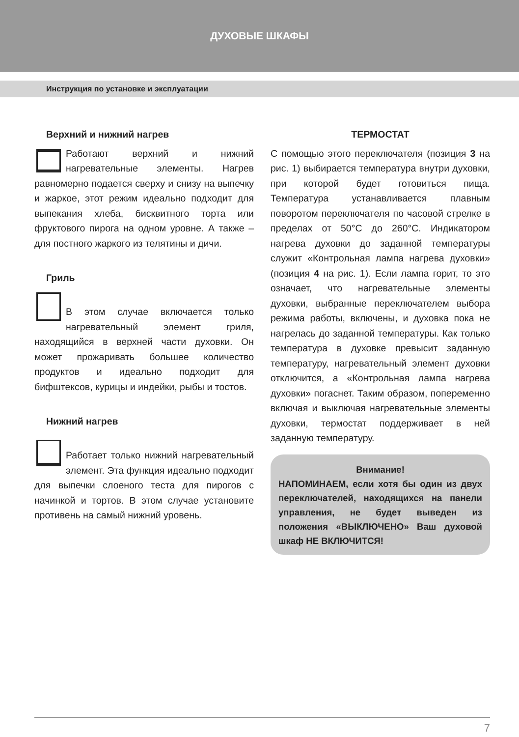ДУХОВЫЕ ШКАФЫ
Инструкция по установке и эксплуатации
Верхний и нижний нагрев
Работают верхний и нижний нагревательные элементы. Нагрев равномерно подается сверху и снизу на выпечку и жаркое, этот режим идеально подходит для выпекания хлеба, бисквитного торта или фруктового пирога на одном уровне. А также – для постного жаркого из телятины и дичи.
Гриль
В этом случае включается только нагревательный элемент гриля, находящийся в верхней части духовки. Он может прожаривать большее количество продуктов и идеально подходит для бифштексов, курицы и индейки, рыбы и тостов.
Нижний нагрев
Работает только нижний нагревательный элемент. Эта функция идеально подходит для выпечки слоеного теста для пирогов с начинкой и тортов. В этом случае установите противень на самый нижний уровень.
ТЕРМОСТАТ
С помощью этого переключателя (позиция 3 на рис. 1) выбирается температура внутри духовки, при которой будет готовиться пища. Температура устанавливается плавным поворотом переключателя по часовой стрелке в пределах от 50°С до 260°С. Индикатором нагрева духовки до заданной температуры служит «Контрольная лампа нагрева духовки» (позиция 4 на рис. 1). Если лампа горит, то это означает, что нагревательные элементы духовки, выбранные переключателем выбора режима работы, включены, и духовка пока не нагрелась до заданной температуры. Как только температура в духовке превысит заданную температуру, нагревательный элемент духовки отключится, а «Контрольная лампа нагрева духовки» погаснет. Таким образом, попеременно включая и выключая нагревательные элементы духовки, термостат поддерживает в ней заданную температуру.
Внимание!
НАПОМИНАЕМ, если хотя бы один из двух переключателей, находящихся на панели управления, не будет выведен из положения «ВЫКЛЮЧЕНО» Ваш духовой шкаф НЕ ВКЛЮЧИТСЯ!
7